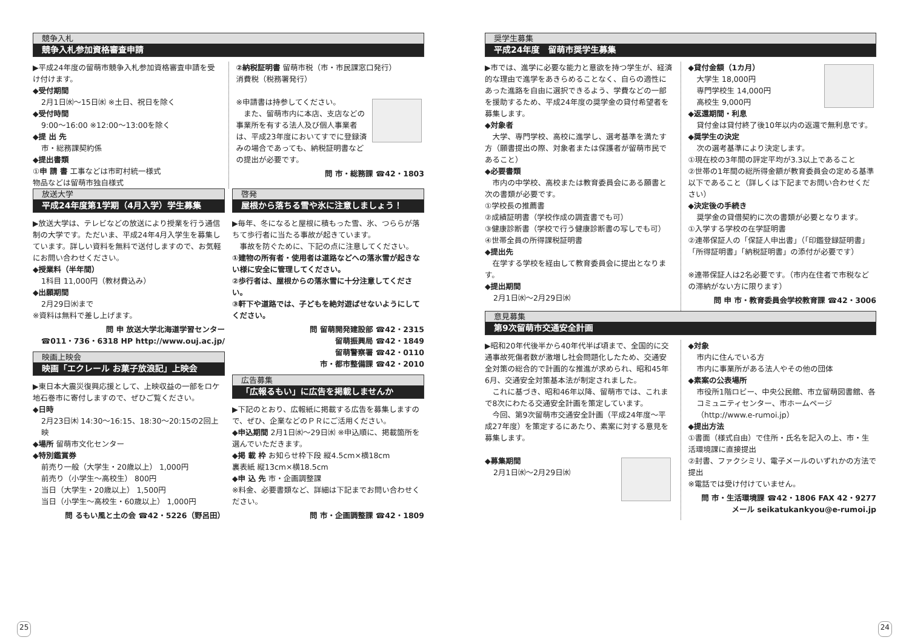競争入札
競争入札参加資格審査申請
▶平成24年度の留萌市競争入札参加資格審査申請を受け付けます。
◆受付期間
2月1日㈬〜15日㈬ ※土日、祝日を除く
◆受付時間
9:00〜16:00 ※12:00〜13:00を除く
◆提 出 先
市・総務課契約係
◆提出書類
①申 請 書 工事などは市町村統一様式
物品などは留萌市独自様式
②納税証明書 留萌市税（市・市民課窓口発行）
消費税（税務署発行）
※申請書は持参してください。
　また、留萌市内に本店、支店などの事業所を有する法人及び個人事業者は、平成23年度においてすでに登録済みの場合であっても、納税証明書などの提出が必要です。
問 市・総務課 ☎42・1803
放送大学
平成24年度第1学期（4月入学）学生募集
▶放送大学は、テレビなどの放送により授業を行う通信制の大学です。ただいま、平成24年4月入学生を募集しています。詳しい資料を無料で送付しますので、お気軽にお問い合わせください。
◆授業料（半年間）
1科目 11,000円（教材費込み）
◆出願期間
2月29日㈬まで
※資料は無料で差し上げます。
問 申 放送大学北海道学習センター
☎011・736・6318 HP http://www.ouj.ac.jp/
映画上映会
映画「エクレール お菓子放浪記」上映会
▶東日本大震災復興応援として、上映収益の一部をロケ地石巻市に寄付しますので、ぜひご覧ください。
◆日時
2月23日㈭ 14:30〜16:15、18:30〜20:15の2回上映
◆場所 留萌市文化センター
◆特別鑑賞券
前売り一般（大学生・20歳以上） 1,000円
前売り（小学生〜高校生） 800円
当日（大学生・20歳以上） 1,500円
当日（小学生〜高校生・60歳以上） 1,000円
問 るもい風と土の会 ☎42・5226（野呂田）
啓発
屋根から落ちる雪や氷に注意しましょう！
▶毎年、冬になると屋根に積もった雪、氷、つららが落ちて歩行者に当たる事故が起きています。
　事故を防ぐために、下記の点に注意してください。
①建物の所有者・使用者は道路などへの落氷雪が起きない様に安全に管理してください。
②歩行者は、屋根からの落氷雪に十分注意してください。
③軒下や道路では、子どもを絶対遊ばせないようにしてください。
問 留萌開発建設部 ☎42・2315
留萌振興局 ☎42・1849
留萌警察署 ☎42・0110
市・都市整備課 ☎42・2010
広告募集
「広報るもい」に広告を掲載しませんか
▶下記のとおり、広報紙に掲載する広告を募集しますので、ぜひ、企業などのＰＲにご活用ください。
◆申込期間 2月1日㈬〜29日㈬ ※申込順に、掲載箇所を選んでいただきます。
◆掲 載 枠 お知らせ枠下段 縦4.5cm×横18cm
裏表紙 縦13cm×横18.5cm
◆申 込 先 市・企画調整課
※料金、必要書類など、詳細は下記までお問い合わせください。
問 市・企画調整課 ☎42・1809
奨学生募集
平成24年度　留萌市奨学生募集
▶市では、進学に必要な能力と意欲を持つ学生が、経済的な理由で進学をあきらめることなく、自らの適性にあった進路を自由に選択できるよう、学費などの一部を援助するため、平成24年度の奨学金の貸付希望者を募集します。
◆対象者
　大学、専門学校、高校に進学し、選考基準を満たす方（願書提出の際、対象者または保護者が留萌市民であること）
◆必要書類
　市内の中学校、高校または教育委員会にある願書と次の書類が必要です。
①学校長の推薦書
②成績証明書（学校作成の調査書でも可）
③健康診断書（学校で行う健康診断書の写しでも可）
④世帯全員の所得課税証明書
◆提出先
　在学する学校を経由して教育委員会に提出となります。
◆提出期間
2月1日㈬〜2月29日㈬
◆貸付金額（1カ月）
大学生 18,000円
専門学校生 14,000円
高校生 9,000円
◆返還期間・利息
貸付金は貸付終了後10年以内の返還で無利息です。
◆奨学生の決定
次の選考基準により決定します。
①現在校の3年間の評定平均が3.3以上であること
②世帯の1年間の総所得金額が教育委員会の定める基準以下であること（詳しくは下記までお問い合わせください）
◆決定後の手続き
奨学金の貸借契約に次の書類が必要となります。
①入学する学校の在学証明書
②連帯保証人の「保証人申出書」（「印鑑登録証明書」「所得証明書」「納税証明書」の添付が必要です）
※連帯保証人は2名必要です。（市内在住者で市税などの滞納がない方に限ります）
問 申 市・教育委員会学校教育課 ☎42・3006
意見募集
第9次留萌市交通安全計画
▶昭和20年代後半から40年代半ば頃まで、全国的に交通事故死傷者数が激増し社会問題化したため、交通安全対策の総合的で計画的な推進が求められ、昭和45年6月、交通安全対策基本法が制定されました。
　これに基づき、昭和46年以降、留萌市では、これまで8次にわたる交通安全計画を策定しています。
　今回、第9次留萌市交通安全計画（平成24年度〜平成27年度）を策定するにあたり、素案に対する意見を募集します。
◆募集期間
2月1日㈬〜2月29日㈬
◆対象
市内に住んでいる方
市内に事業所がある法人やその他の団体
◆素案の公表場所
市役所1階ロビー、中央公民館、市立留萌図書館、各コミュニティセンター、市ホームページ（http://www.e-rumoi.jp）
◆提出方法
①書面（様式自由）で住所・氏名を記入の上、市・生活環境課に直接提出
②封書、ファクシミリ、電子メールのいずれかの方法で提出
※電話では受け付けていません。
問 市・生活環境課 ☎42・1806 FAX 42・9277
メール seikatukankyou@e-rumoi.jp
25 24